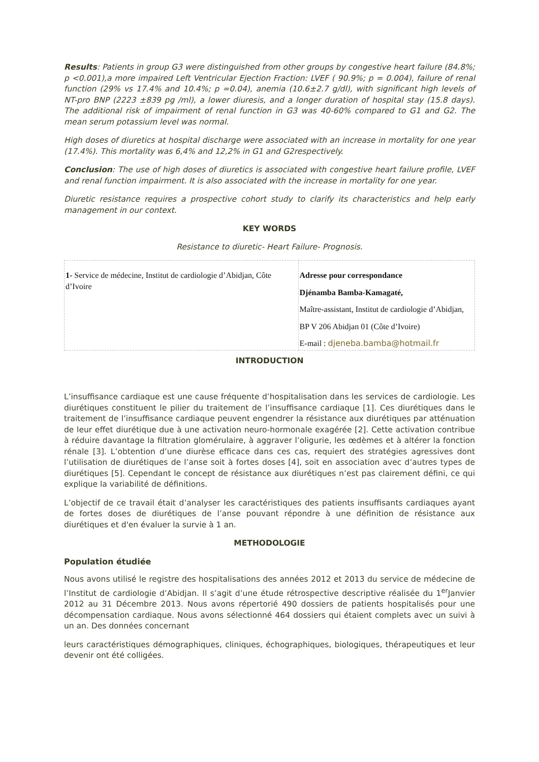Results: Patients in group G3 were distinguished from other groups by congestive heart failure (84.8%; p <0.001),a more impaired Left Ventricular Ejection Fraction: LVEF ( 90.9%; p = 0.004), failure of renal function (29% vs 17.4% and 10.4%; p =0.04), anemia (10.6±2.7 g/dl), with significant high levels of NT-pro BNP (2223 ±839 pg /ml), a lower diuresis, and a longer duration of hospital stay (15.8 days). The additional risk of impairment of renal function in G3 was 40-60% compared to G1 and G2. The mean serum potassium level was normal.
High doses of diuretics at hospital discharge were associated with an increase in mortality for one year (17.4%). This mortality was 6,4% and 12,2% in G1 and G2respectively.
Conclusion: The use of high doses of diuretics is associated with congestive heart failure profile, LVEF and renal function impairment. It is also associated with the increase in mortality for one year.
Diuretic resistance requires a prospective cohort study to clarify its characteristics and help early management in our context.
KEY WORDS
Resistance to diuretic- Heart Failure- Prognosis.
| 1- Service de médecine, Institut de cardiologie d’Abidjan, Côte d’Ivoire | Adresse pour correspondance Djénamba Bamba-Kamagaté, Maître-assistant, Institut de cardiologie d’Abidjan, BP V 206 Abidjan 01 (Côte d’Ivoire) E-mail : djeneba.bamba@hotmail.fr |
INTRODUCTION
L’insuffisance cardiaque est une cause fréquente d’hospitalisation dans les services de cardiologie. Les diurétiques constituent le pilier du traitement de l’insuffisance cardiaque [1]. Ces diurétiques dans le traitement de l’insuffisance cardiaque peuvent engendrer la résistance aux diurétiques par atténuation de leur effet diurétique due à une activation neuro-hormonale exagérée [2]. Cette activation contribue à réduire davantage la filtration glomérulaire, à aggraver l’oligurie, les œdèmes et à altérer la fonction rénale [3]. L’obtention d’une diurèse efficace dans ces cas, requiert des stratégies agressives dont l’utilisation de diurétiques de l’anse soit à fortes doses [4], soit en association avec d’autres types de diurétiques [5]. Cependant le concept de résistance aux diurétiques n’est pas clairement défini, ce qui explique la variabilité de définitions.
L’objectif de ce travail était d’analyser les caractéristiques des patients insuffisants cardiaques ayant de fortes doses de diurétiques de l’anse pouvant répondre à une définition de résistance aux diurétiques et d'en évaluer la survie à 1 an.
METHODOLOGIE
Population étudiée
Nous avons utilisé le registre des hospitalisations des années 2012 et 2013 du service de médecine de l’Institut de cardiologie d’Abidjan. Il s’agit d’une étude rétrospective descriptive réalisée du 1<sup>er</sup>Janvier 2012 au 31 Décembre 2013. Nous avons répertorié 490 dossiers de patients hospitalisés pour une décompensation cardiaque. Nous avons sélectionné 464 dossiers qui étaient complets avec un suivi à un an. Des données concernant
leurs caractéristiques démographiques, cliniques, échographiques, biologiques, thérapeutiques et leur devenir ont été colligées.